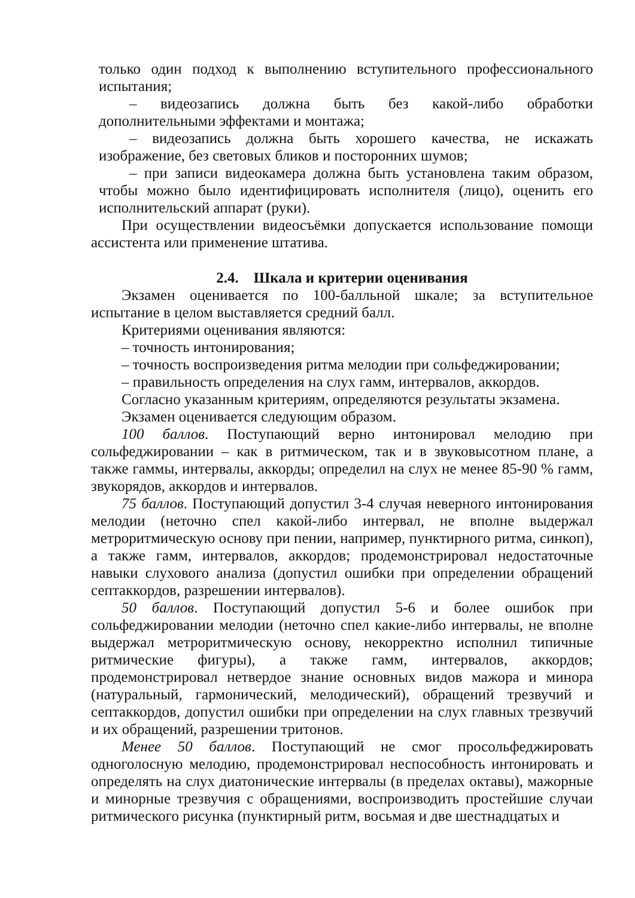только один подход к выполнению вступительного профессионального испытания;
– видеозапись должна быть без какой-либо обработки дополнительными эффектами и монтажа;
– видеозапись должна быть хорошего качества, не искажать изображение, без световых бликов и посторонних шумов;
– при записи видеокамера должна быть установлена таким образом, чтобы можно было идентифицировать исполнителя (лицо), оценить его исполнительский аппарат (руки).
При осуществлении видеосъёмки допускается использование помощи ассистента или применение штатива.
2.4. Шкала и критерии оценивания
Экзамен оценивается по 100-балльной шкале; за вступительное испытание в целом выставляется средний балл.
Критериями оценивания являются:
– точность интонирования;
– точность воспроизведения ритма мелодии при сольфеджировании;
– правильность определения на слух гамм, интервалов, аккордов.
Согласно указанным критериям, определяются результаты экзамена.
Экзамен оценивается следующим образом.
100 баллов. Поступающий верно интонировал мелодию при сольфеджировании – как в ритмическом, так и в звуковысотном плане, а также гаммы, интервалы, аккорды; определил на слух не менее 85-90 % гамм, звукорядов, аккордов и интервалов.
75 баллов. Поступающий допустил 3-4 случая неверного интонирования мелодии (неточно спел какой-либо интервал, не вполне выдержал метроритмическую основу при пении, например, пунктирного ритма, синкоп), а также гамм, интервалов, аккордов; продемонстрировал недостаточные навыки слухового анализа (допустил ошибки при определении обращений септаккордов, разрешении интервалов).
50 баллов. Поступающий допустил 5-6 и более ошибок при сольфеджировании мелодии (неточно спел какие-либо интервалы, не вполне выдержал метроритмическую основу, некорректно исполнил типичные ритмические фигуры), а также гамм, интервалов, аккордов; продемонстрировал нетвердое знание основных видов мажора и минора (натуральный, гармонический, мелодический), обращений трезвучий и септаккордов, допустил ошибки при определении на слух главных трезвучий и их обращений, разрешении тритонов.
Менее 50 баллов. Поступающий не смог просольфеджировать одноголосную мелодию, продемонстрировал неспособность интонировать и определять на слух диатонические интервалы (в пределах октавы), мажорные и минорные трезвучия с обращениями, воспроизводить простейшие случаи ритмического рисунка (пунктирный ритм, восьмая и две шестнадцатых и